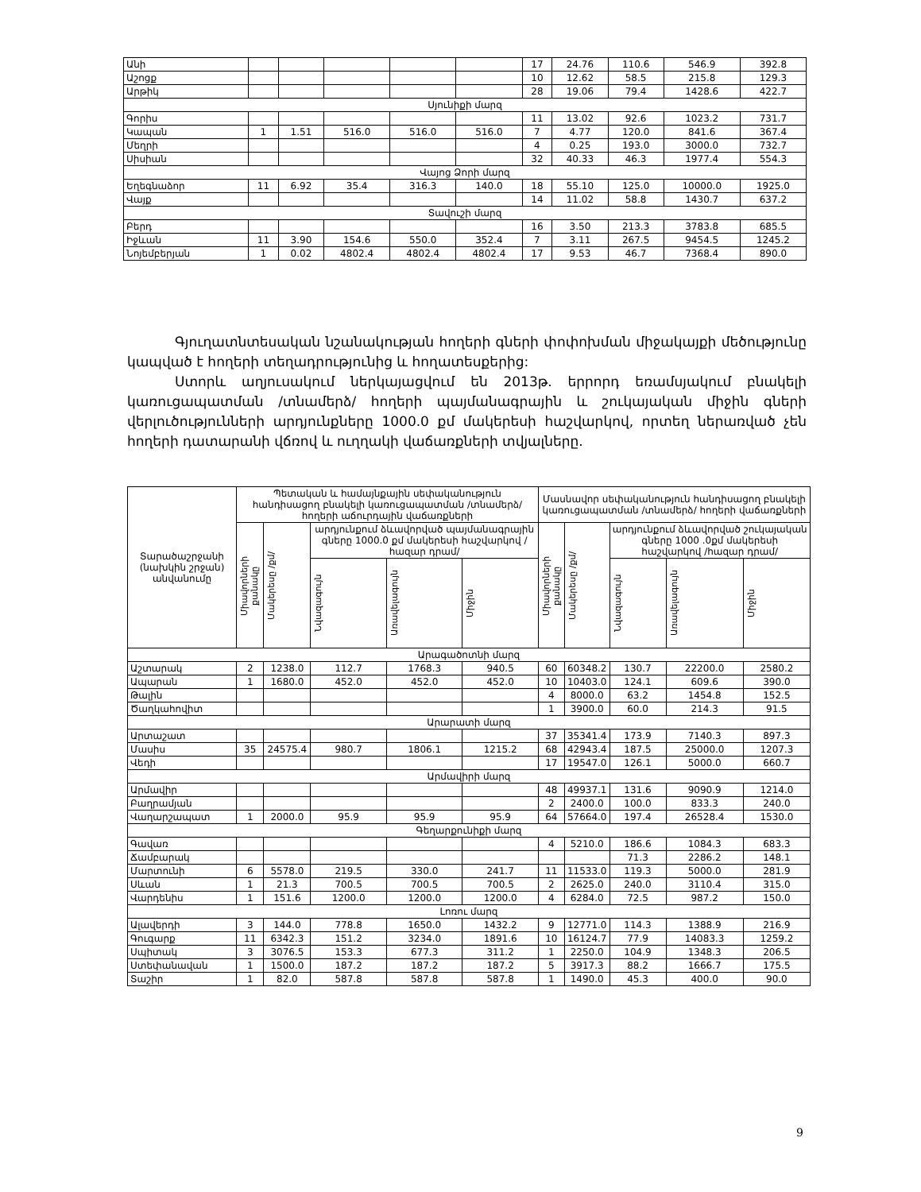| Անի | | | | | | 17 | 24.76 | 110.6 | 546.9 | 392.8 |
| Աշոցք | | | | | | 10 | 12.62 | 58.5 | 215.8 | 129.3 |
| Արթիկ | | | | | | 28 | 19.06 | 79.4 | 1428.6 | 422.7 |
| Սյունիքի մարզ | | | | | | | | | | |
| Գորիս | | | | | | 11 | 13.02 | 92.6 | 1023.2 | 731.7 |
| Կապան | 1 | 1.51 | 516.0 | 516.0 | 516.0 | 7 | 4.77 | 120.0 | 841.6 | 367.4 |
| Մեղրի | | | | | | 4 | 0.25 | 193.0 | 3000.0 | 732.7 |
| Սիսիան | | | | | | 32 | 40.33 | 46.3 | 1977.4 | 554.3 |
| Վայոց Ձորի մարզ | | | | | | | | | | |
| Եղեգնաձոր | 11 | 6.92 | 35.4 | 316.3 | 140.0 | 18 | 55.10 | 125.0 | 10000.0 | 1925.0 |
| Վայք | | | | | | 14 | 11.02 | 58.8 | 1430.7 | 637.2 |
| Տավուշի մարզ | | | | | | | | | | |
| Բերդ | | | | | | 16 | 3.50 | 213.3 | 3783.8 | 685.5 |
| Իջևան | 11 | 3.90 | 154.6 | 550.0 | 352.4 | 7 | 3.11 | 267.5 | 9454.5 | 1245.2 |
| Նոյեմբերյան | 1 | 0.02 | 4802.4 | 4802.4 | 4802.4 | 17 | 9.53 | 46.7 | 7368.4 | 890.0 |
Գյուղատնտեսական նշանակության հողերի գների փոփոխման միջակայքի մեծությունը կապված է հողերի տեղադրությունից և հողատեսքերից:
Ստորև աղյուսակում ներկայացվում են 2013թ. երրորդ եռամսյակում բնակելի կառուցապատման /տնամերձ/ հողերի պայմանագրային և շուկայական միջին գների վերլուծությունների արդյունքները 1000.0 քմ մակերեսի հաշվարկով, որտեղ ներառված չեն հողերի դատարանի վճռով և ուղղակի վաճառքների տվյալները.
| Տարածաշրջանի (նախկին շրջան) անվանումը | Պետական և համայնքային սեփականություն հանդիսացող բնակելի կառուցապատման /տնամերձ/ հողերի աճուրդային վաճառքների | | | | | Մասնավոր սեփականություն հանդիսացող բնակելի կառուցապատման /տնամերձ/ հողերի վաճառքների | | | | |
| --- | --- | --- | --- | --- | --- | --- | --- | --- | --- | --- |
| | Միավորների քանակը | Մակերեսը /քմ/ | արդյունքում ձևավորված պայմանագրային գները 1000.0 քմ մակերեսի հաշվարկով /հազար դրամ/ | | | Միավորների քանակը | Մակերեսը /քմ/ | արդյունքում ձևավորված շուկայական գները 1000 .0քմ մակերեսի հաշվարկով /հազար դրամ/ | | |
| | | | Նվազագույն | Առավելագույն | Միջին | | | Նվազագույն | Առավելագույն | Միջին |
| Արագածոտնի մարզ | | | | | | | | | | |
| Աշտարակ | 2 | 1238.0 | 112.7 | 1768.3 | 940.5 | 60 | 60348.2 | 130.7 | 22200.0 | 2580.2 |
| Ապարան | 1 | 1680.0 | 452.0 | 452.0 | 452.0 | 10 | 10403.0 | 124.1 | 609.6 | 390.0 |
| Թալին | | | | | | 4 | 8000.0 | 63.2 | 1454.8 | 152.5 |
| Ծաղկահովիտ | | | | | | 1 | 3900.0 | 60.0 | 214.3 | 91.5 |
| Արարատի մարզ | | | | | | | | | | |
| Արտաշատ | | | | | | 37 | 35341.4 | 173.9 | 7140.3 | 897.3 |
| Մասիս | 35 | 24575.4 | 980.7 | 1806.1 | 1215.2 | 68 | 42943.4 | 187.5 | 25000.0 | 1207.3 |
| Վեդի | | | | | | 17 | 19547.0 | 126.1 | 5000.0 | 660.7 |
| Արմավիրի մարզ | | | | | | | | | | |
| Արմավիր | | | | | | 48 | 49937.1 | 131.6 | 9090.9 | 1214.0 |
| Բաղրամյան | | | | | | 2 | 2400.0 | 100.0 | 833.3 | 240.0 |
| Վաղարշապատ | 1 | 2000.0 | 95.9 | 95.9 | 95.9 | 64 | 57664.0 | 197.4 | 26528.4 | 1530.0 |
| Գեղարքունիքի մարզ | | | | | | | | | | |
| Գավառ | | | | | | 4 | 5210.0 | 186.6 | 1084.3 | 683.3 |
| Ճամբարակ | | | | | | | | 71.3 | 2286.2 | 148.1 |
| Մարտունի | 6 | 5578.0 | 219.5 | 330.0 | 241.7 | 11 | 11533.0 | 119.3 | 5000.0 | 281.9 |
| Սևան | 1 | 21.3 | 700.5 | 700.5 | 700.5 | 2 | 2625.0 | 240.0 | 3110.4 | 315.0 |
| Վարդենիս | 1 | 151.6 | 1200.0 | 1200.0 | 1200.0 | 4 | 6284.0 | 72.5 | 987.2 | 150.0 |
| Լոռու մարզ | | | | | | | | | | |
| Ալավերդի | 3 | 144.0 | 778.8 | 1650.0 | 1432.2 | 9 | 12771.0 | 114.3 | 1388.9 | 216.9 |
| Գուգարք | 11 | 6342.3 | 151.2 | 3234.0 | 1891.6 | 10 | 16124.7 | 77.9 | 14083.3 | 1259.2 |
| Սպիտակ | 3 | 3076.5 | 153.3 | 677.3 | 311.2 | 1 | 2250.0 | 104.9 | 1348.3 | 206.5 |
| Ստեփանավան | 1 | 1500.0 | 187.2 | 187.2 | 187.2 | 5 | 3917.3 | 88.2 | 1666.7 | 175.5 |
| Տաշիր | 1 | 82.0 | 587.8 | 587.8 | 587.8 | 1 | 1490.0 | 45.3 | 400.0 | 90.0 |
9